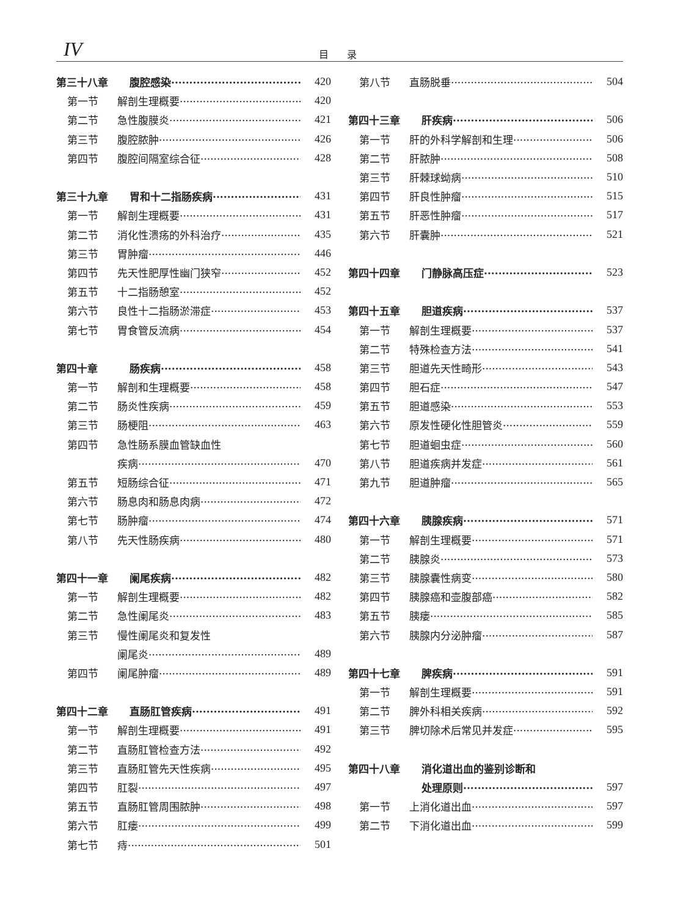IV 目录
第三十八章 腹腔感染 420
第一节 解剖生理概要 420
第二节 急性腹膜炎 421
第三节 腹腔脓肿 426
第四节 腹腔间隔室综合征 428
第三十九章 胃和十二指肠疾病 431
第一节 解剖生理概要 431
第二节 消化性溃疡的外科治疗 435
第三节 胃肿瘤 446
第四节 先天性肥厚性幽门狭窄 452
第五节 十二指肠憩室 452
第六节 良性十二指肠淤滞症 453
第七节 胃食管反流病 454
第四十章 肠疾病 458
第一节 解剖和生理概要 458
第二节 肠炎性疾病 459
第三节 肠梗阻 463
第四节 急性肠系膜血管缺血性
疾病 470
第五节 短肠综合征 471
第六节 肠息肉和肠息肉病 472
第七节 肠肿瘤 474
第八节 先天性肠疾病 480
第四十一章 阑尾疾病 482
第一节 解剖生理概要 482
第二节 急性阑尾炎 483
第三节 慢性阑尾炎和复发性
阑尾炎 489
第四节 阑尾肿瘤 489
第四十二章 直肠肛管疾病 491
第一节 解剖生理概要 491
第二节 直肠肛管检查方法 492
第三节 直肠肛管先天性疾病 495
第四节 肛裂 497
第五节 直肠肛管周围脓肿 498
第六节 肛瘘 499
第七节 痔 501
第八节 直肠脱垂 504
第四十三章 肝疾病 506
第一节 肝的外科学解剖和生理 506
第二节 肝脓肿 508
第三节 肝棘球蚴病 510
第四节 肝良性肿瘤 515
第五节 肝恶性肿瘤 517
第六节 肝囊肿 521
第四十四章 门静脉高压症 523
第四十五章 胆道疾病 537
第一节 解剖生理概要 537
第二节 特殊检查方法 541
第三节 胆道先天性畸形 543
第四节 胆石症 547
第五节 胆道感染 553
第六节 原发性硬化性胆管炎 559
第七节 胆道蛔虫症 560
第八节 胆道疾病并发症 561
第九节 胆道肿瘤 565
第四十六章 胰腺疾病 571
第一节 解剖生理概要 571
第二节 胰腺炎 573
第三节 胰腺囊性病变 580
第四节 胰腺癌和壶腹部癌 582
第五节 胰瘘 585
第六节 胰腺内分泌肿瘤 587
第四十七章 脾疾病 591
第一节 解剖生理概要 591
第二节 脾外科相关疾病 592
第三节 脾切除术后常见并发症 595
第四十八章 消化道出血的鉴别诊断和
处理原则 597
第一节 上消化道出血 597
第二节 下消化道出血 599